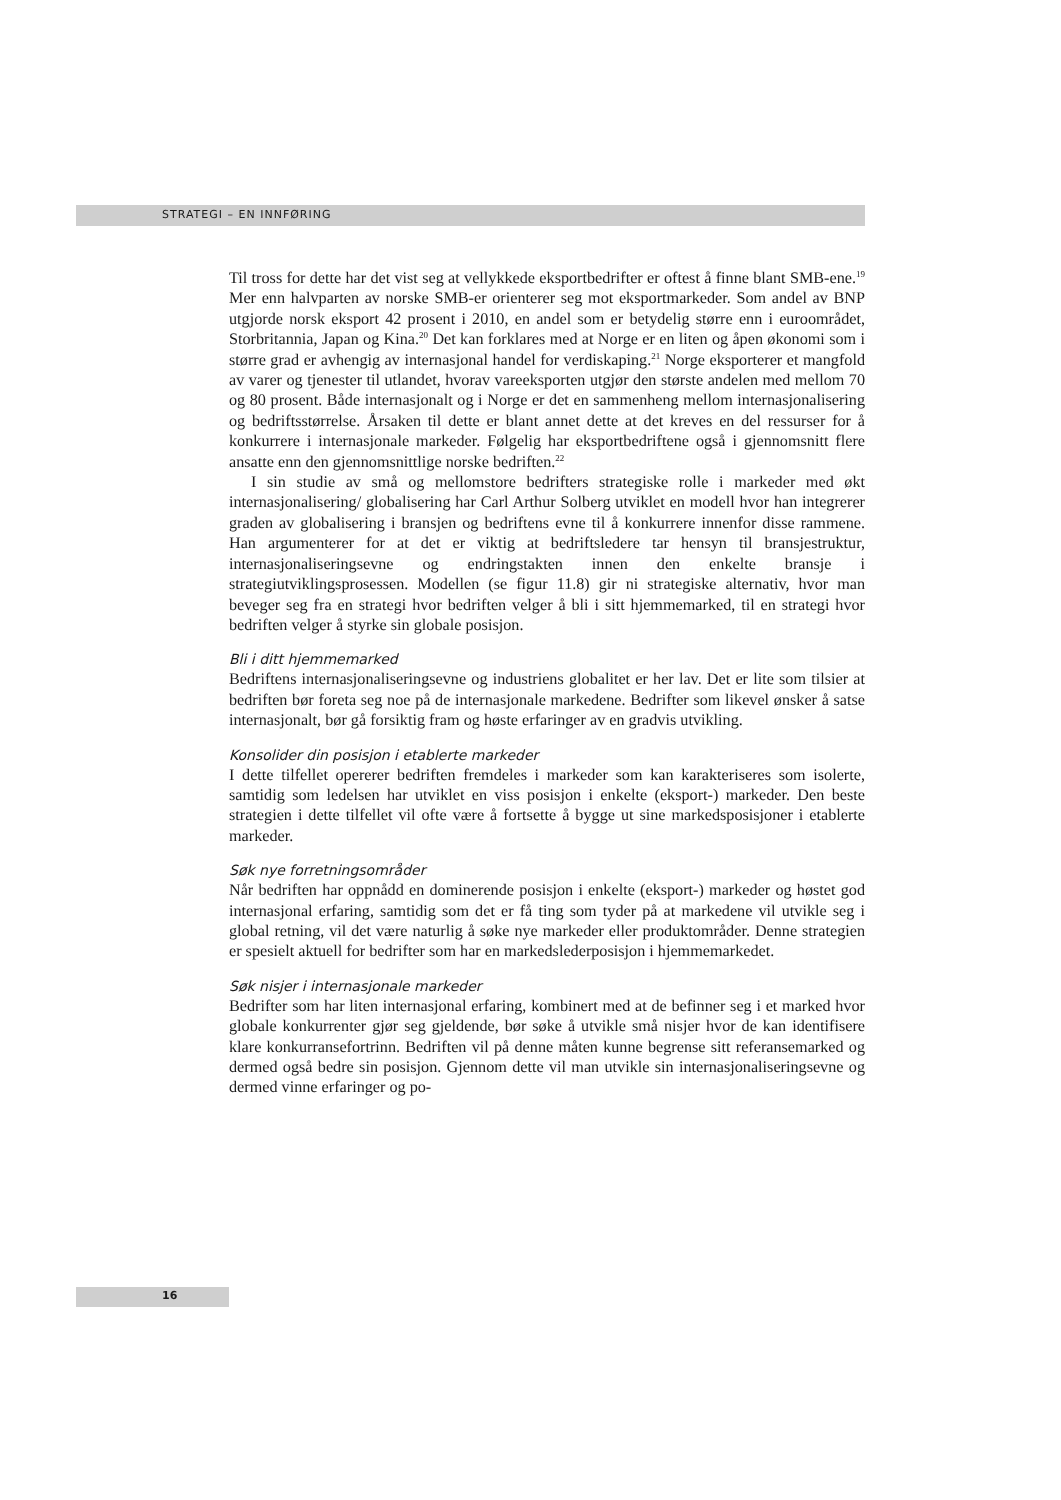STRATEGI – EN INNFØRING
Til tross for dette har det vist seg at vellykkede eksportbedrifter er oftest å finne blant SMB-ene.<sup>19</sup> Mer enn halvparten av norske SMB-er orienterer seg mot eksportmarkeder. Som andel av BNP utgjorde norsk eksport 42 prosent i 2010, en andel som er betydelig større enn i euroområdet, Storbritannia, Japan og Kina.<sup>20</sup> Det kan forklares med at Norge er en liten og åpen økonomi som i større grad er avhengig av internasjonal handel for verdiskaping.<sup>21</sup> Norge eksporterer et mangfold av varer og tjenester til utlandet, hvorav vareeksporten utgjør den største andelen med mellom 70 og 80 prosent. Både internasjonalt og i Norge er det en sammenheng mellom internasjonalisering og bedriftsstørrelse. Årsaken til dette er blant annet dette at det kreves en del ressurser for å konkurrere i internasjonale markeder. Følgelig har eksportbedriftene også i gjennomsnitt flere ansatte enn den gjennomsnittlige norske bedriften.<sup>22</sup>
I sin studie av små og mellomstore bedrifters strategiske rolle i markeder med økt internasjonalisering/ globalisering har Carl Arthur Solberg utviklet en modell hvor han integrerer graden av globalisering i bransjen og bedriftens evne til å konkurrere innenfor disse rammene. Han argumenterer for at det er viktig at bedriftsledere tar hensyn til bransjestruktur, internasjonaliseringsevne og endringstakten innen den enkelte bransje i strategiutviklingsprosessen. Modellen (se figur 11.8) gir ni strategiske alternativ, hvor man beveger seg fra en strategi hvor bedriften velger å bli i sitt hjemmemarked, til en strategi hvor bedriften velger å styrke sin globale posisjon.
Bli i ditt hjemmemarked
Bedriftens internasjonaliseringsevne og industriens globalitet er her lav. Det er lite som tilsier at bedriften bør foreta seg noe på de internasjonale markedene. Bedrifter som likevel ønsker å satse internasjonalt, bør gå forsiktig fram og høste erfaringer av en gradvis utvikling.
Konsolider din posisjon i etablerte markeder
I dette tilfellet opererer bedriften fremdeles i markeder som kan karakteriseres som isolerte, samtidig som ledelsen har utviklet en viss posisjon i enkelte (eksport-) markeder. Den beste strategien i dette tilfellet vil ofte være å fortsette å bygge ut sine markedsposisjoner i etablerte markeder.
Søk nye forretningsområder
Når bedriften har oppnådd en dominerende posisjon i enkelte (eksport-) markeder og høstet god internasjonal erfaring, samtidig som det er få ting som tyder på at markedene vil utvikle seg i global retning, vil det være naturlig å søke nye markeder eller produktområder. Denne strategien er spesielt aktuell for bedrifter som har en markedslederposisjon i hjemmemarkedet.
Søk nisjer i internasjonale markeder
Bedrifter som har liten internasjonal erfaring, kombinert med at de befinner seg i et marked hvor globale konkurrenter gjør seg gjeldende, bør søke å utvikle små nisjer hvor de kan identifisere klare konkurransefortrinn. Bedriften vil på denne måten kunne begrense sitt referansemarked og dermed også bedre sin posisjon. Gjennom dette vil man utvikle sin internasjonaliseringsevne og dermed vinne erfaringer og po-
16